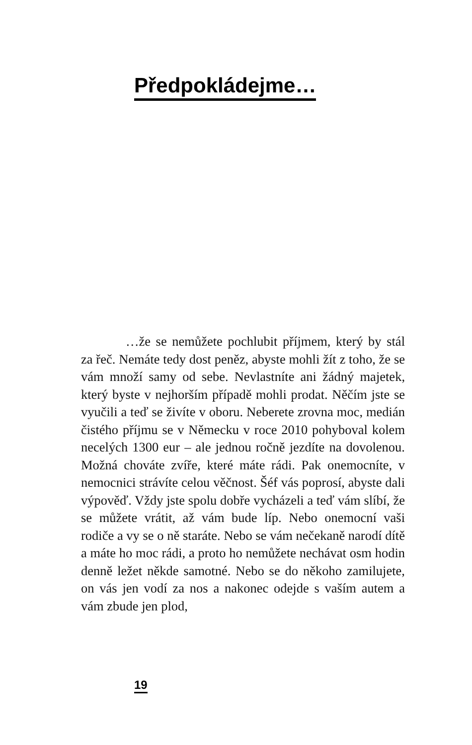Předpokládejme…
…že se nemůžete pochlubit příjmem, který by stál za řeč. Nemáte tedy dost peněz, abyste mohli žít z toho, že se vám množí samy od sebe. Nevlastníte ani žádný majetek, který byste v nejhorším případě mohli prodat. Něčím jste se vyučili a teď se živíte v oboru. Neberete zrovna moc, medián čistého příjmu se v Německu v roce 2010 pohyboval kolem necelých 1300 eur – ale jednou ročně jezdíte na dovolenou. Možná chováte zvíře, které máte rádi. Pak onemocníte, v nemocnici strávíte celou věčnost. Šéf vás poprosí, abyste dali výpověď. Vždy jste spolu dobře vycházeli a teď vám slíbí, že se můžete vrátit, až vám bude líp. Nebo onemocní vaši rodiče a vy se o ně staráte. Nebo se vám nečekaně narodí dítě a máte ho moc rádi, a proto ho nemůžete nechávat osm hodin denně ležet někde samotné. Nebo se do někoho zamilujete, on vás jen vodí za nos a nakonec odejde s vaším autem a vám zbude jen plod,
19